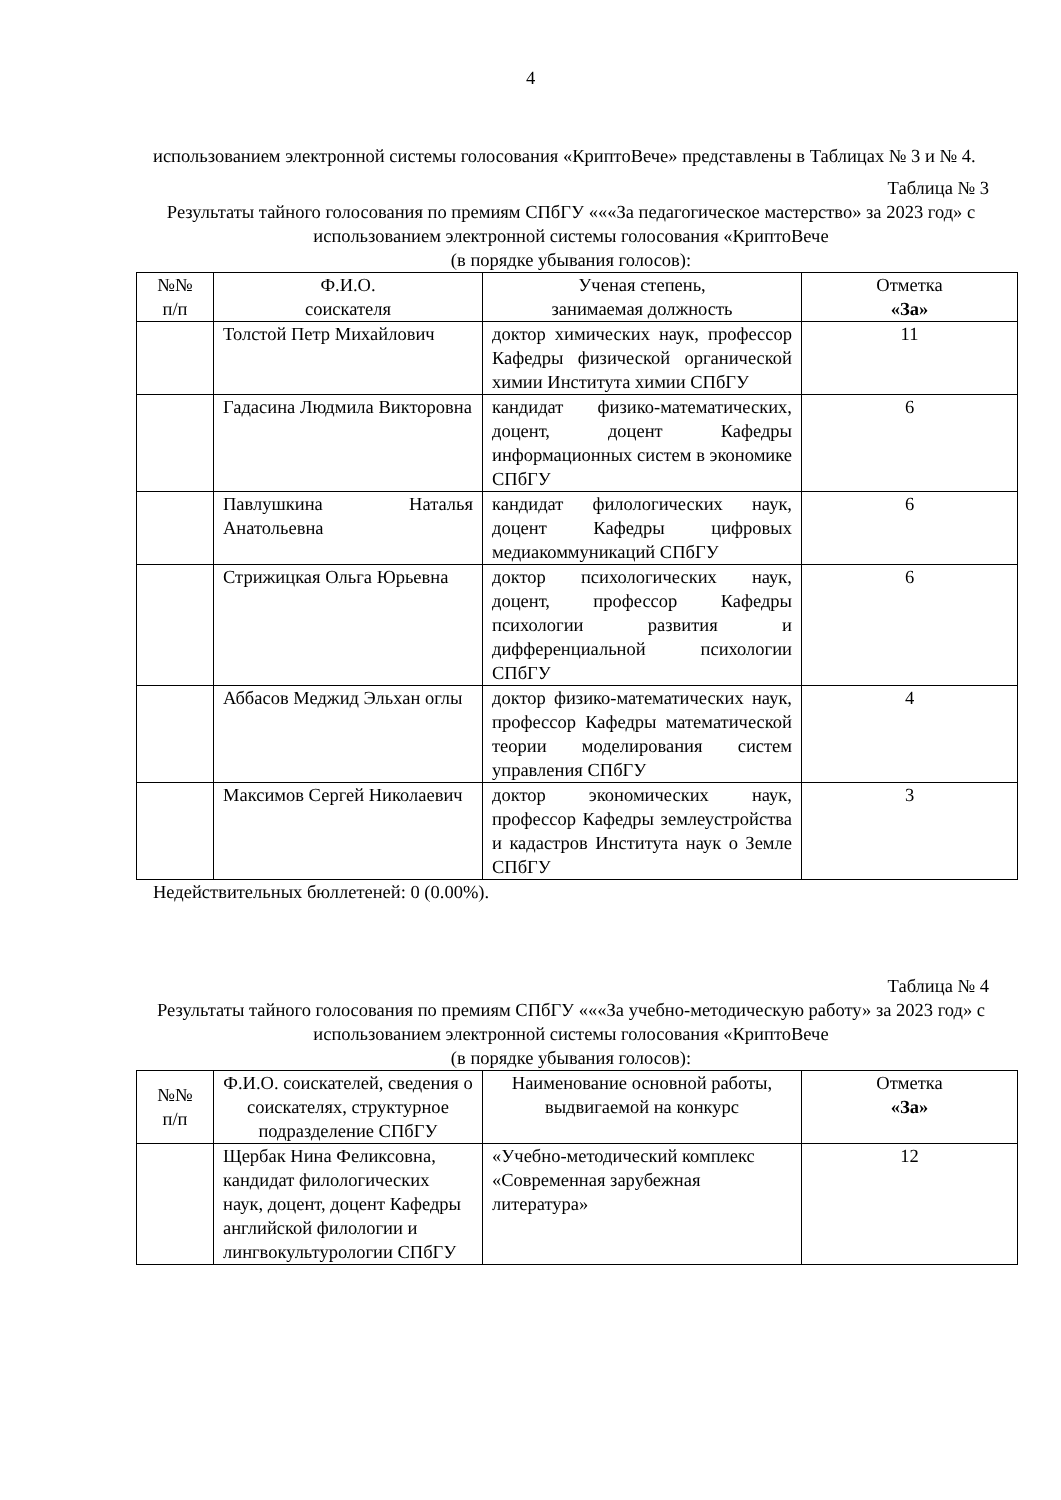4
использованием электронной системы голосования «КриптоВече» представлены в Таблицах № 3 и № 4.
Таблица № 3
Результаты тайного голосования по премиям СПбГУ «««За педагогическое мастерство» за 2023 год» с использованием электронной системы голосования «КриптоВече
(в порядке убывания голосов):
| №№ п/п | Ф.И.О. соискателя | Ученая степень, занимаемая должность | Отметка «За» |
| --- | --- | --- | --- |
| | Толстой Петр Михайлович | доктор химических наук, профессор Кафедры физической органической химии Института химии СПбГУ | 11 |
| | Гадасина Людмила Викторовна | кандидат физико-математических, доцент, доцент Кафедры информационных систем в экономике СПбГУ | 6 |
| | Павлушкина Наталья Анатольевна | кандидат филологических наук, доцент Кафедры цифровых медиакоммуникаций СПбГУ | 6 |
| | Стрижицкая Ольга Юрьевна | доктор психологических наук, доцент, профессор Кафедры психологии развития и дифференциальной психологии СПбГУ | 6 |
| | Аббасов Меджид Эльхан оглы | доктор физико-математических наук, профессор Кафедры математической теории моделирования систем управления СПбГУ | 4 |
| | Максимов Сергей Николаевич | доктор экономических наук, профессор Кафедры землеустройства и кадастров Института наук о Земле СПбГУ | 3 |
Недействительных бюллетеней: 0 (0.00%).
Таблица № 4
Результаты тайного голосования по премиям СПбГУ «««За учебно-методическую работу» за 2023 год» с использованием электронной системы голосования «КриптоВече
(в порядке убывания голосов):
| №№ п/п | Ф.И.О. соискателей, сведения о соискателях, структурное подразделение СПбГУ | Наименование основной работы, выдвигаемой на конкурс | Отметка «За» |
| --- | --- | --- | --- |
| | Щербак Нина Феликсовна, кандидат филологических наук, доцент, доцент Кафедры английской филологии и лингвокультурологии СПбГУ | «Учебно-методический комплекс «Современная зарубежная литература» | 12 |